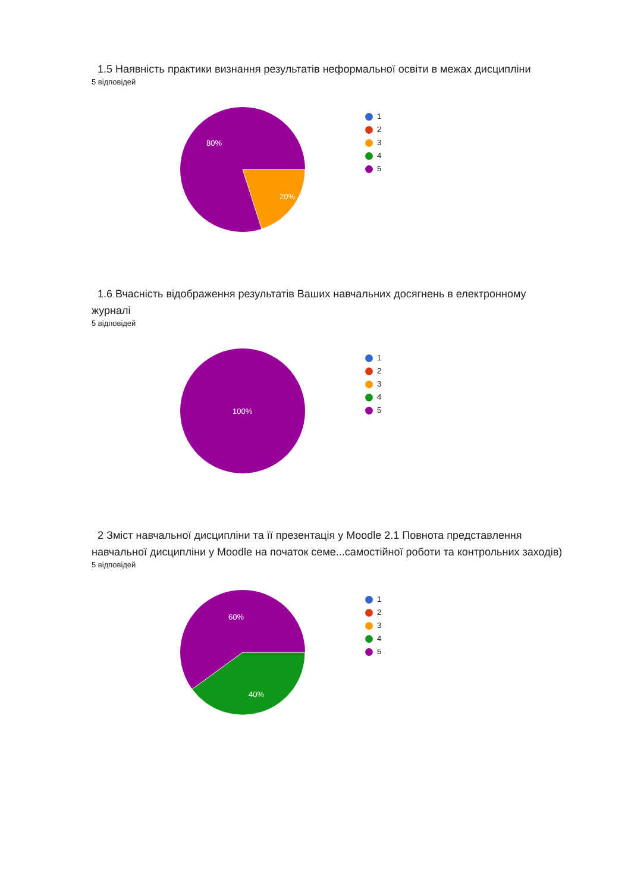1.5 Наявність практики визнання результатів неформальної освіти в межах дисципліни
5 відповідей
80%
20%
1
2
3
4
5
1.6 Вчасність відображення результатів Ваших навчальних досягнень в електронному журналі
5 відповідей
100%
1
2
3
4
5
2 Зміст навчальної дисципліни та її презентація у Moodle 2.1 Повнота представлення навчальної дисципліни у Moodle на початок семе...самостійної роботи та контрольних заходів)
5 відповідей
60%
40%
1
2
3
4
5